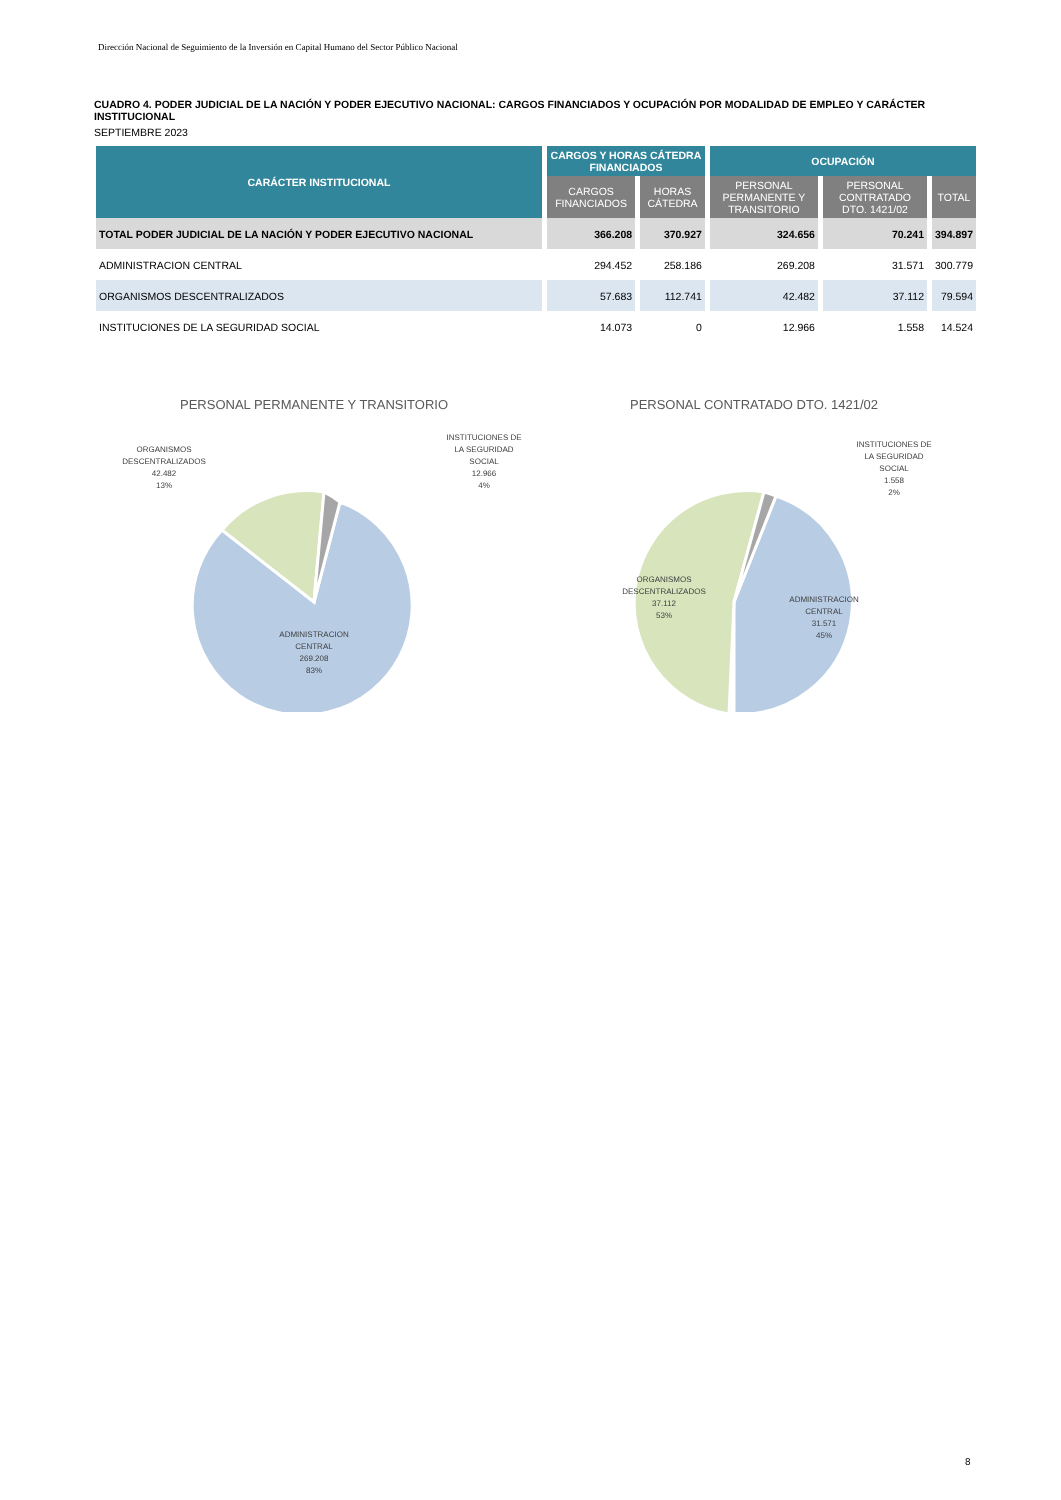Dirección Nacional de Seguimiento de la Inversión en Capital Humano del Sector Público Nacional
CUADRO 4. PODER JUDICIAL DE LA NACIÓN Y PODER EJECUTIVO NACIONAL: CARGOS FINANCIADOS Y OCUPACIÓN POR MODALIDAD DE EMPLEO Y CARÁCTER INSTITUCIONAL
SEPTIEMBRE 2023
| CARÁCTER INSTITUCIONAL | CARGOS Y HORAS CÁTEDRA FINANCIADOS | | OCUPACIÓN | | |
| --- | --- | --- | --- | --- | --- |
| | CARGOS FINANCIADOS | HORAS CÁTEDRA | PERSONAL PERMANENTE Y TRANSITORIO | PERSONAL CONTRATADO DTO. 1421/02 | TOTAL |
| TOTAL PODER JUDICIAL DE LA NACIÓN Y PODER EJECUTIVO NACIONAL | 366.208 | 370.927 | 324.656 | 70.241 | 394.897 |
| ADMINISTRACION CENTRAL | 294.452 | 258.186 | 269.208 | 31.571 | 300.779 |
| ORGANISMOS DESCENTRALIZADOS | 57.683 | 112.741 | 42.482 | 37.112 | 79.594 |
| INSTITUCIONES DE LA SEGURIDAD SOCIAL | 14.073 | 0 | 12.966 | 1.558 | 14.524 |
PERSONAL PERMANENTE Y TRANSITORIO
ADMINISTRACION
CENTRAL
269.208
83%
ORGANISMOS
DESCENTRALIZADOS
42.482
13%
INSTITUCIONES DE
LA SEGURIDAD
SOCIAL
12.966
4%
PERSONAL CONTRATADO DTO. 1421/02
ADMINISTRACION
CENTRAL
31.571
45%
ORGANISMOS
DESCENTRALIZADOS
37.112
53%
INSTITUCIONES DE
LA SEGURIDAD
SOCIAL
1.558
2%
8